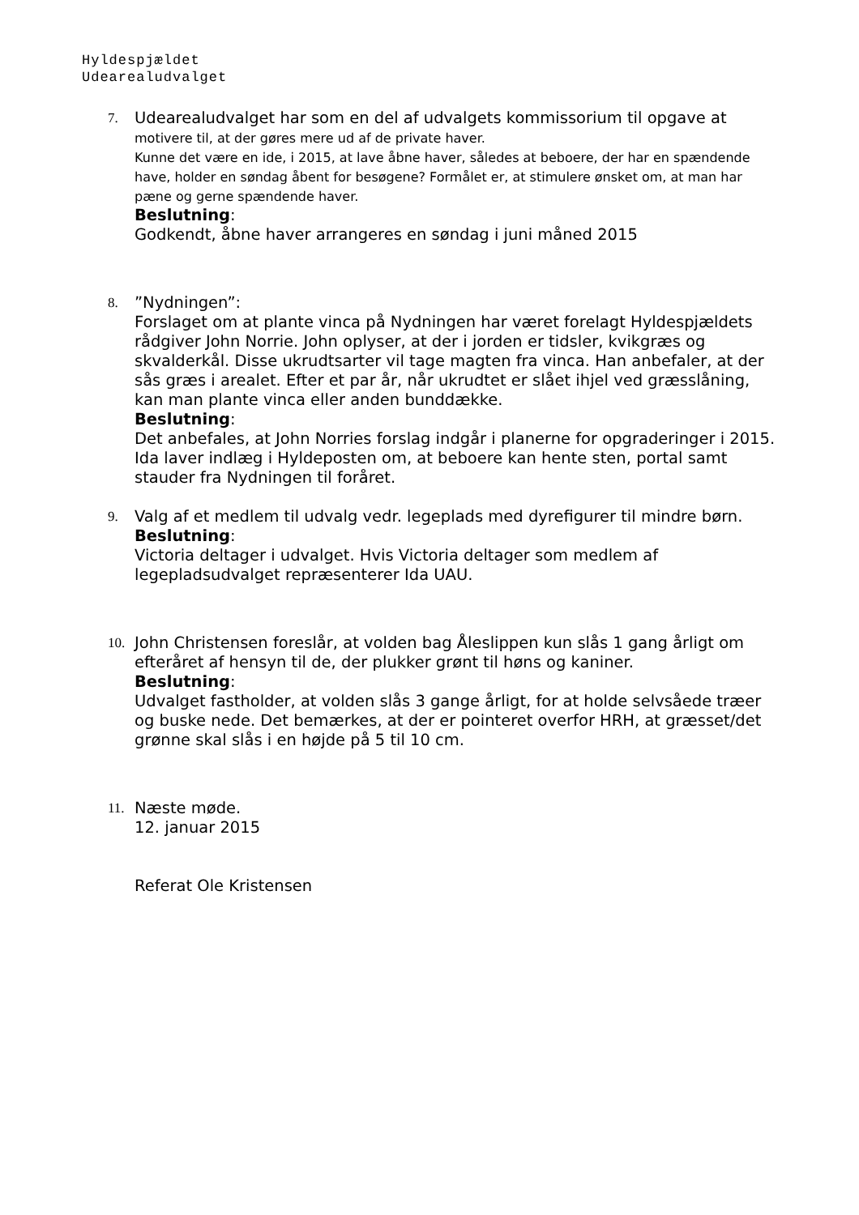Hyldespjældet
Udearealudvalget
7. Udearealudvalget har som en del af udvalgets kommissorium til opgave at
motivere til, at der gøres mere ud af de private haver.
Kunne det være en ide, i 2015, at lave åbne haver, således at beboere, der har en spændende have, holder en søndag åbent for besøgene? Formålet er, at stimulere ønsket om, at man har pæne og gerne spændende haver.
Beslutning:
Godkendt, åbne haver arrangeres en søndag i juni måned 2015
8. ”Nydningen”:
Forslaget om at plante vinca på Nydningen har været forelagt Hyldespjældets rådgiver John Norrie. John oplyser, at der i jorden er tidsler, kvikgræs og skvalderkål. Disse ukrudtsarter vil tage magten fra vinca. Han anbefaler, at der sås græs i arealet. Efter et par år, når ukrudtet er slået ihjel ved græsslåning, kan man plante vinca eller anden bunddække.
Beslutning:
Det anbefales, at John Norries forslag indgår i planerne for opgraderinger i 2015.
Ida laver indlæg i Hyldeposten om, at beboere kan hente sten, portal samt stauder fra Nydningen til foråret.
9. Valg af et medlem til udvalg vedr. legeplads med dyrefigurer til mindre børn.
Beslutning:
Victoria deltager i udvalget. Hvis Victoria deltager som medlem af legepladsudvalget repræsenterer Ida UAU.
10. John Christensen foreslår, at volden bag Åleslippen kun slås 1 gang årligt om efteråret af hensyn til de, der plukker grønt til høns og kaniner.
Beslutning:
Udvalget fastholder, at volden slås 3 gange årligt, for at holde selvsåede træer og buske nede. Det bemærkes, at der er pointeret overfor HRH, at græsset/det grønne skal slås i en højde på 5 til 10 cm.
11. Næste møde.
12. januar 2015
Referat Ole Kristensen